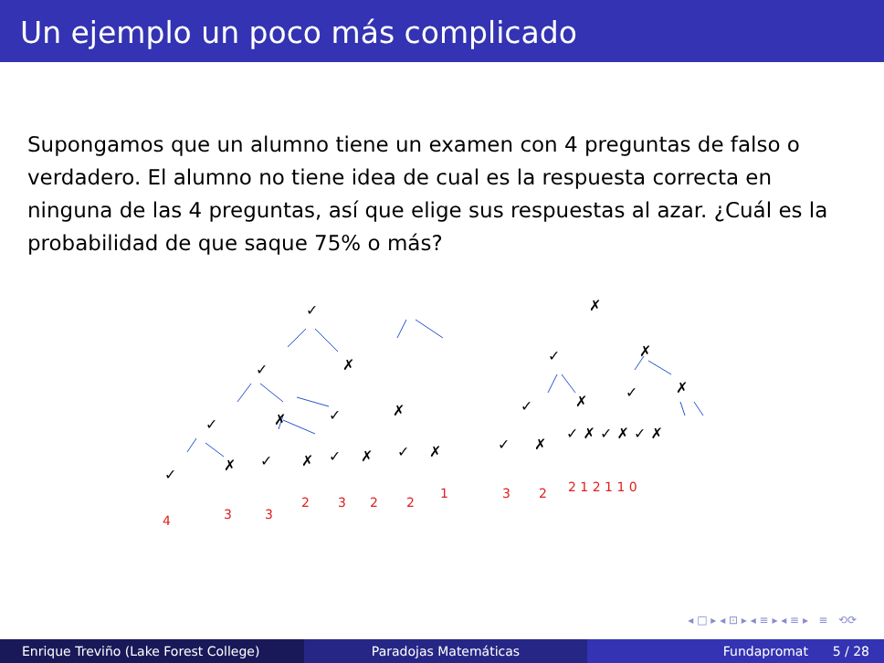Un ejemplo un poco más complicado
Supongamos que un alumno tiene un examen con 4 preguntas de falso o verdadero. El alumno no tiene idea de cual es la respuesta correcta en ninguna de las 4 preguntas, así que elige sus respuestas al azar. ¿Cuál es la probabilidad de que saque 75% o más?
✓
✗
✓
✗
✓
✗
✓
✓
✗
✓
✗
✓
✗
✓
✗
✗
✓
✗
✓
✗
✓
✗
✓
✗
✓ ✗ ✓ ✗ ✓ ✗
4
3
3
2
3
2
2
1
3
2
2 1 2 1 1 0
◂ □ ▸ ◂ ⊡ ▸ ◂ ≡ ▸ ◂ ≡ ▸ ≡ ⟲⟳
Enrique Treviño (Lake Forest College)
Paradojas Matemáticas Fundapromat 5 / 28